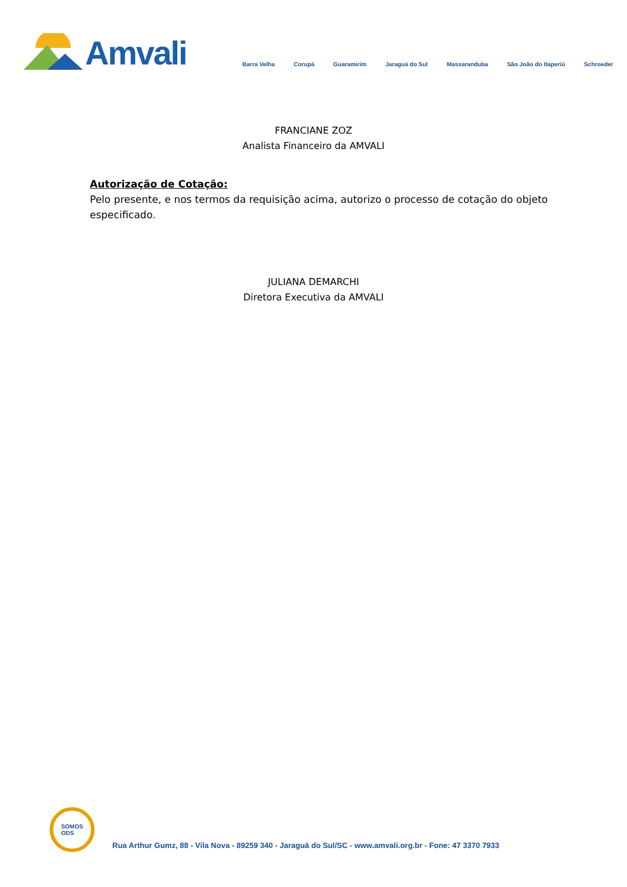Amvali
Barra Velha Corupá Guaramirim Jaraguá do Sul Massaranduba São João do Itaperiú Schroeder
FRANCIANE ZOZ
Analista Financeiro da AMVALI
Autorização de Cotação:
Pelo presente, e nos termos da requisição acima, autorizo o processo de cotação do objeto especificado.
JULIANA DEMARCHI
Diretora Executiva da AMVALI
SOMOS
ODS
Rua Arthur Gumz, 88 - Vila Nova - 89259 340 - Jaraguá do Sul/SC - www.amvali.org.br - Fone: 47 3370 7933